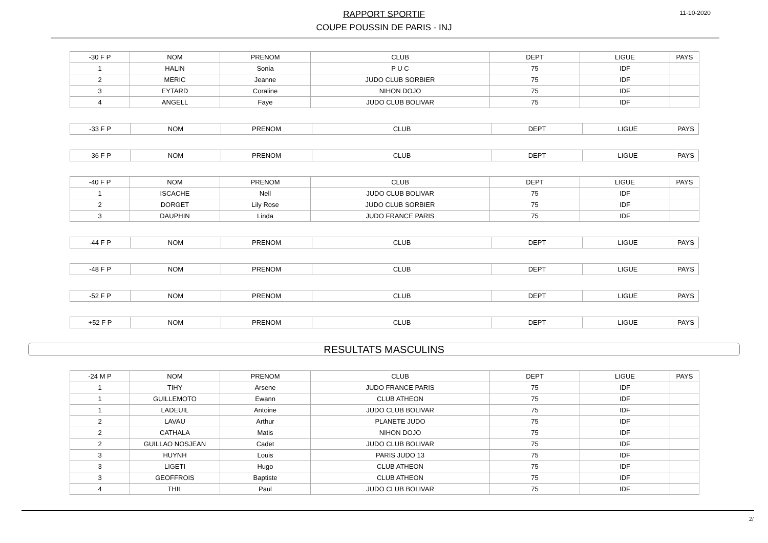RAPPORT SPORTIF
COUPE POUSSIN DE PARIS - INJ
11-10-2020
| -30 F P | NOM | PRENOM | CLUB | DEPT | LIGUE | PAYS |
| --- | --- | --- | --- | --- | --- | --- |
| 1 | HALIN | Sonia | P U C | 75 | IDF | |
| 2 | MERIC | Jeanne | JUDO CLUB SORBIER | 75 | IDF | |
| 3 | EYTARD | Coraline | NIHON DOJO | 75 | IDF | |
| 4 | ANGELL | Faye | JUDO CLUB BOLIVAR | 75 | IDF | |
| -33 F P | NOM | PRENOM | CLUB | DEPT | LIGUE | PAYS |
| --- | --- | --- | --- | --- | --- | --- |
| -36 F P | NOM | PRENOM | CLUB | DEPT | LIGUE | PAYS |
| --- | --- | --- | --- | --- | --- | --- |
| -40 F P | NOM | PRENOM | CLUB | DEPT | LIGUE | PAYS |
| --- | --- | --- | --- | --- | --- | --- |
| 1 | ISCACHE | Nell | JUDO CLUB BOLIVAR | 75 | IDF | |
| 2 | DORGET | Lily Rose | JUDO CLUB SORBIER | 75 | IDF | |
| 3 | DAUPHIN | Linda | JUDO FRANCE PARIS | 75 | IDF | |
| -44 F P | NOM | PRENOM | CLUB | DEPT | LIGUE | PAYS |
| --- | --- | --- | --- | --- | --- | --- |
| -48 F P | NOM | PRENOM | CLUB | DEPT | LIGUE | PAYS |
| --- | --- | --- | --- | --- | --- | --- |
| -52 F P | NOM | PRENOM | CLUB | DEPT | LIGUE | PAYS |
| --- | --- | --- | --- | --- | --- | --- |
| +52 F P | NOM | PRENOM | CLUB | DEPT | LIGUE | PAYS |
| --- | --- | --- | --- | --- | --- | --- |
RESULTATS MASCULINS
| -24 M P | NOM | PRENOM | CLUB | DEPT | LIGUE | PAYS |
| --- | --- | --- | --- | --- | --- | --- |
| 1 | TIHY | Arsene | JUDO FRANCE PARIS | 75 | IDF | |
| 1 | GUILLEMOTO | Ewann | CLUB ATHEON | 75 | IDF | |
| 1 | LADEUIL | Antoine | JUDO CLUB BOLIVAR | 75 | IDF | |
| 2 | LAVAU | Arthur | PLANETE JUDO | 75 | IDF | |
| 2 | CATHALA | Matis | NIHON DOJO | 75 | IDF | |
| 2 | GUILLAO NOSJEAN | Cadet | JUDO CLUB BOLIVAR | 75 | IDF | |
| 3 | HUYNH | Louis | PARIS JUDO 13 | 75 | IDF | |
| 3 | LIGETI | Hugo | CLUB ATHEON | 75 | IDF | |
| 3 | GEOFFROIS | Baptiste | CLUB ATHEON | 75 | IDF | |
| 4 | THIL | Paul | JUDO CLUB BOLIVAR | 75 | IDF | |
2/